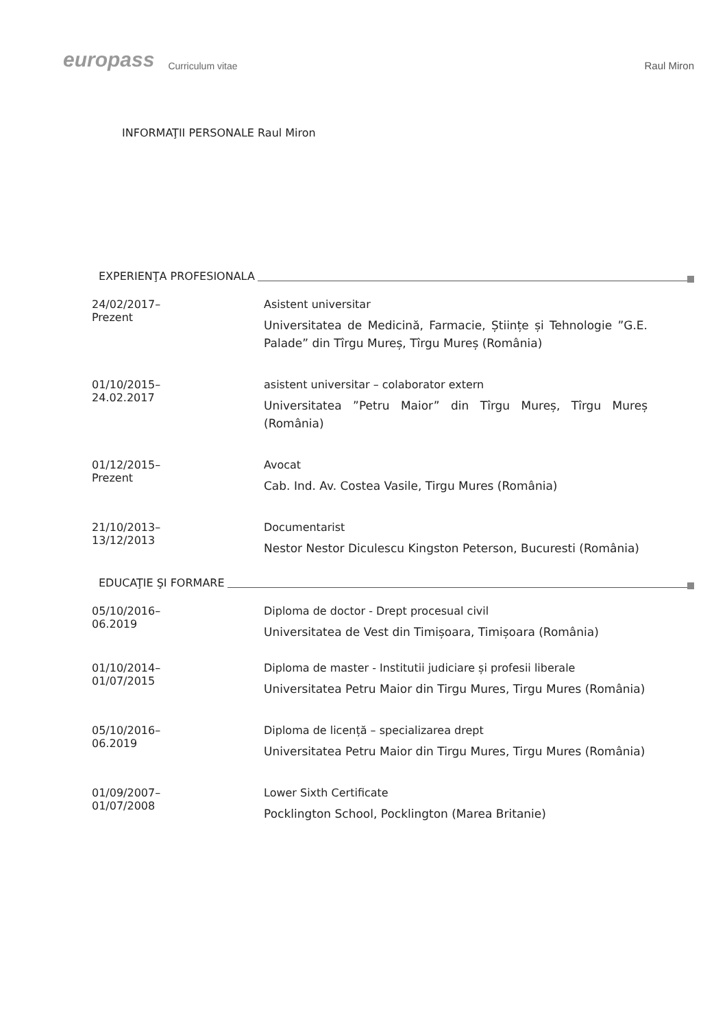europass Curriculum vitae Raul Miron
INFORMAŢII PERSONALE Raul Miron
EXPERIENŢA PROFESIONALA
24/02/2017–Prezent Asistent universitar
Universitatea de Medicină, Farmacie, Științe și Tehnologie ”G.E. Palade” din Tîrgu Mureș, Tîrgu Mureș (România)
01/10/2015–24.02.2017 asistent universitar – colaborator extern
Universitatea ”Petru Maior” din Tîrgu Mureș, Tîrgu Mureș (România)
01/12/2015–Prezent Avocat
Cab. Ind. Av. Costea Vasile, Tirgu Mures (România)
21/10/2013–13/12/2013 Documentarist
Nestor Nestor Diculescu Kingston Peterson, Bucuresti (România)
EDUCAŢIE ŞI FORMARE
05/10/2016– 06.2019 Diploma de doctor - Drept procesual civil
Universitatea de Vest din Timișoara, Timișoara (România)
01/10/2014–01/07/2015 Diploma de master - Institutii judiciare și profesii liberale
Universitatea Petru Maior din Tirgu Mures, Tirgu Mures (România)
05/10/2016– 06.2019 Diploma de licență – specializarea drept
Universitatea Petru Maior din Tirgu Mures, Tirgu Mures (România)
01/09/2007–01/07/2008 Lower Sixth Certificate
Pocklington School, Pocklington (Marea Britanie)